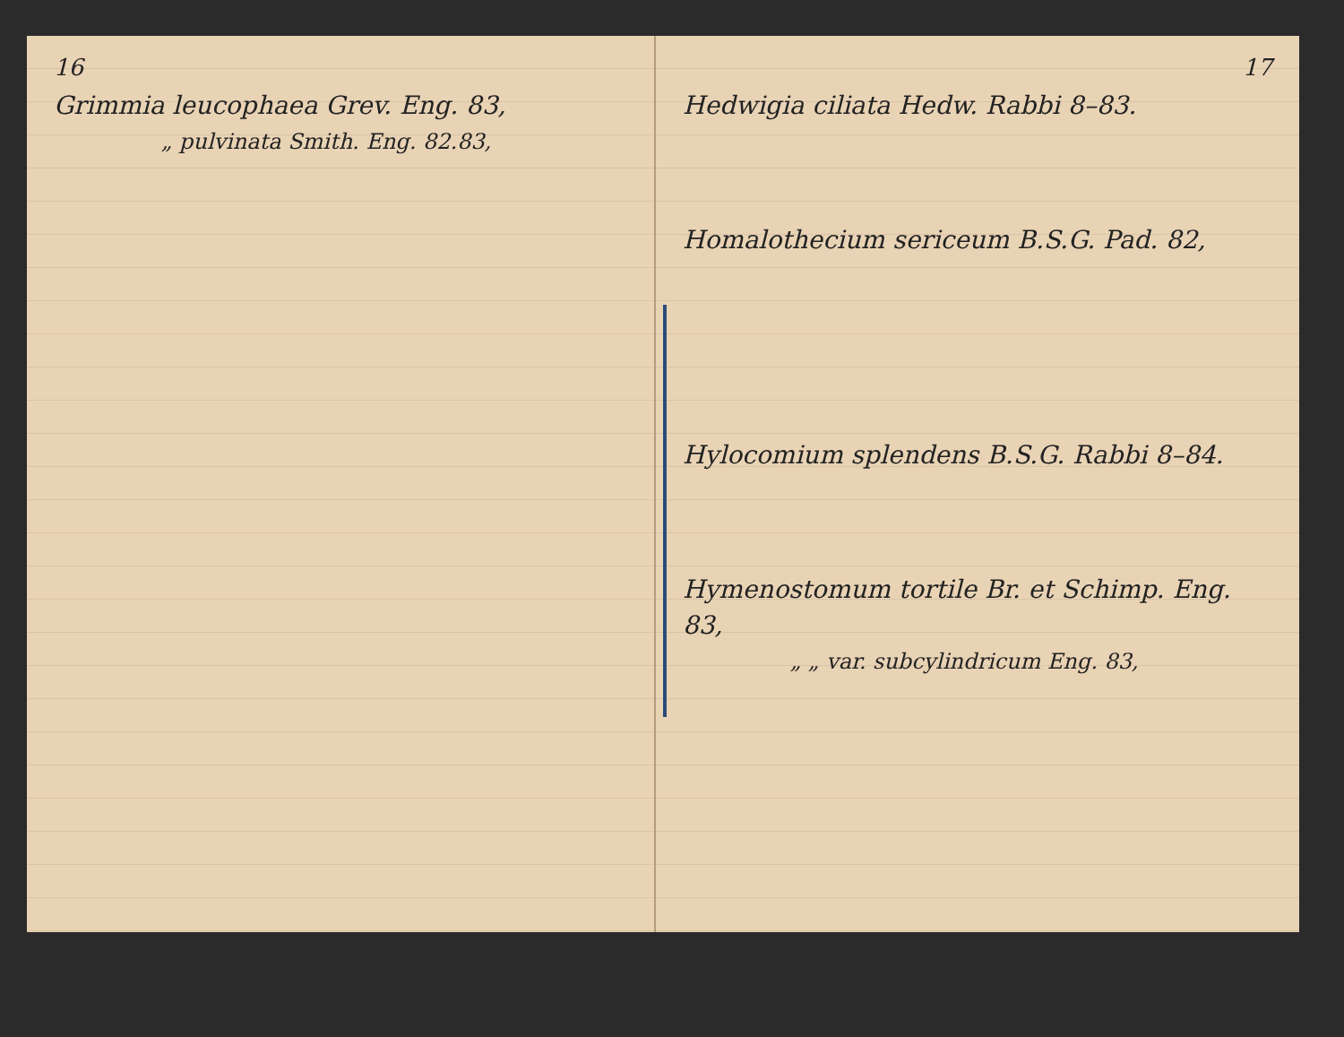16
Grimmia leucophaea Grev. Eng. 83,
„ pulvinata Smith. Eng. 82.83,
17
Hedwigia ciliata Hedw. Rabbi 8–83.
Homalothecium sericeum B.S.G. Pad. 82,
Hylocomium splendens B.S.G. Rabbi 8–84.
Hymenostomum tortile Br. et Schimp. Eng. 83,
„ „ var. subcylindricum Eng. 83,